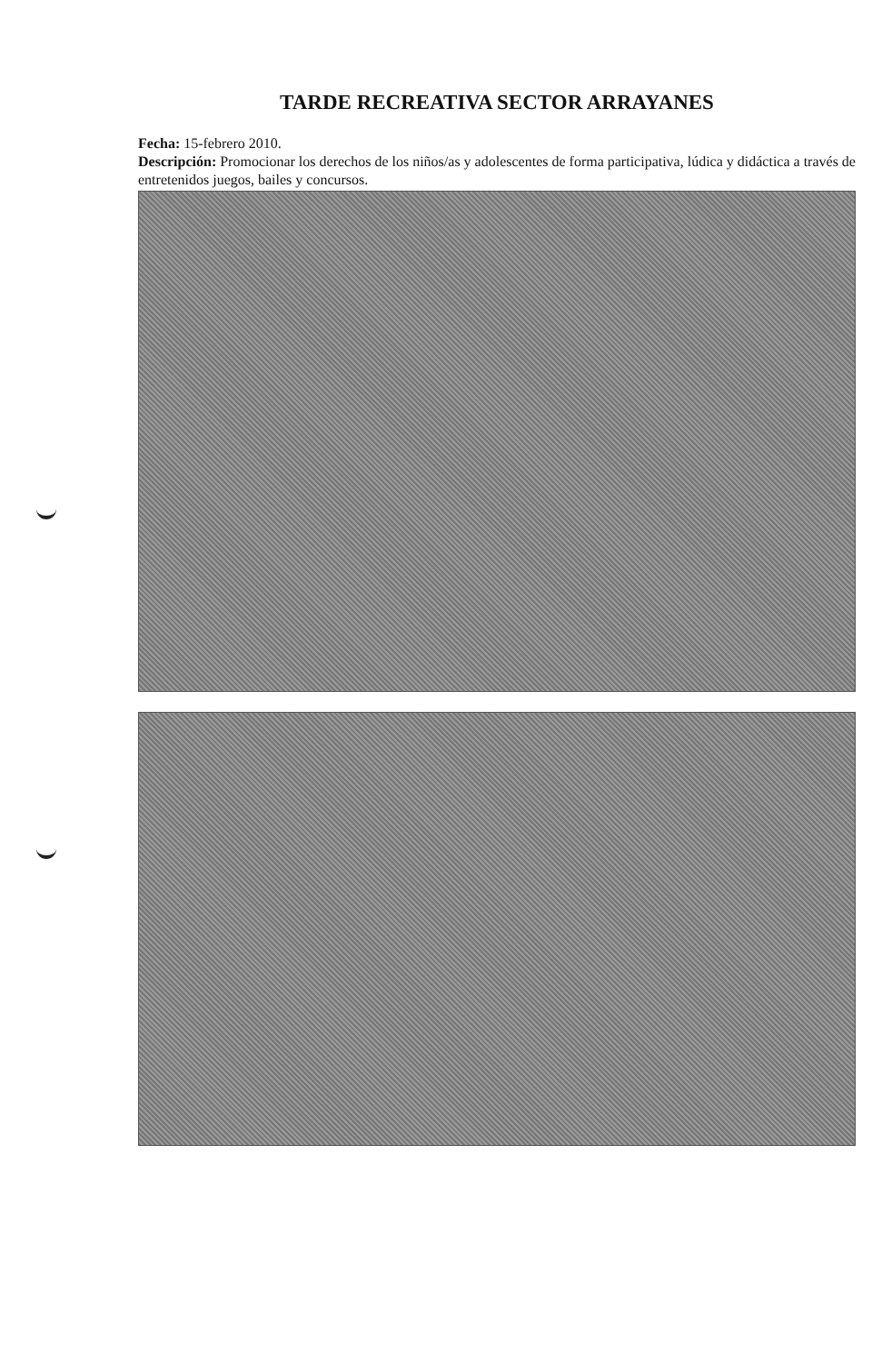TARDE RECREATIVA SECTOR ARRAYANES
Fecha: 15-febrero 2010.
Descripción: Promocionar los derechos de los niños/as y adolescentes de forma participativa, lúdica y didáctica a través de entretenidos juegos, bailes y concursos.